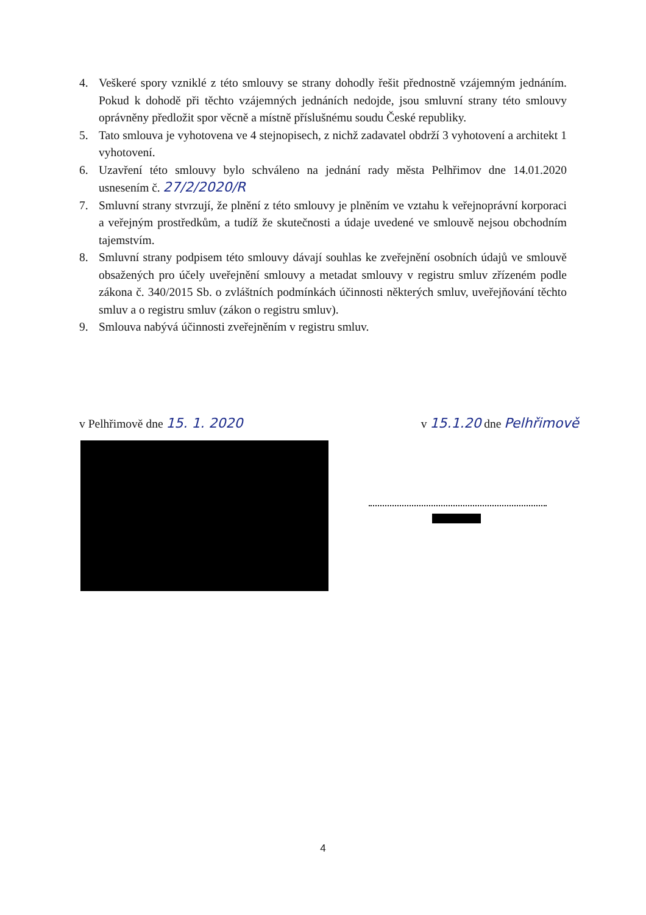4. Veškeré spory vzniklé z této smlouvy se strany dohodly řešit přednostně vzájemným jednáním. Pokud k dohodě při těchto vzájemných jednáních nedojde, jsou smluvní strany této smlouvy oprávněny předložit spor věcně a místně příslušnému soudu České republiky.
5. Tato smlouva je vyhotovena ve 4 stejnopisech, z nichž zadavatel obdrží 3 vyhotovení a architekt 1 vyhotovení.
6. Uzavření této smlouvy bylo schváleno na jednání rady města Pelhřimov dne 14.01.2020 usnesením č. 27/2/2020/R
7. Smluvní strany stvrzují, že plnění z této smlouvy je plněním ve vztahu k veřejnoprávní korporaci a veřejným prostředkům, a tudíž že skutečnosti a údaje uvedené ve smlouvě nejsou obchodním tajemstvím.
8. Smluvní strany podpisem této smlouvy dávají souhlas ke zveřejnění osobních údajů ve smlouvě obsažených pro účely uveřejnění smlouvy a metadat smlouvy v registru smluv zřízeném podle zákona č. 340/2015 Sb. o zvláštních podmínkách účinnosti některých smluv, uveřejňování těchto smluv a o registru smluv (zákon o registru smluv).
9. Smlouva nabývá účinnosti zveřejněním v registru smluv.
v Pelhřimově dne 15. 1. 2020 v 15.1.20 dne Pelhřimově
4